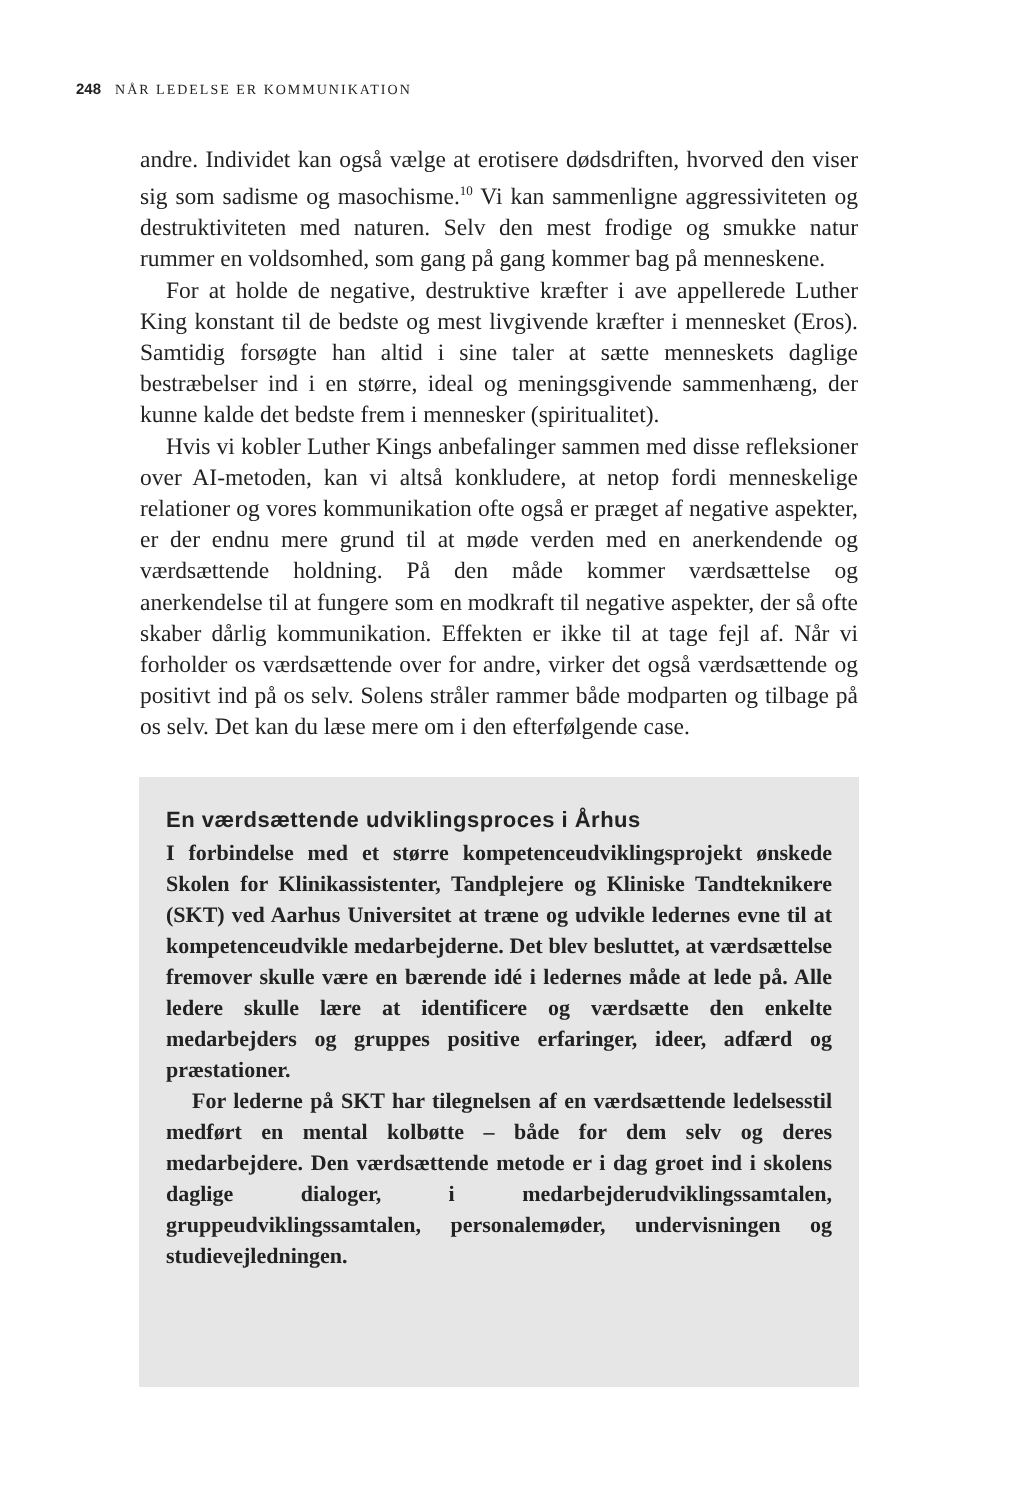248 NÅR LEDELSE ER KOMMUNIKATION
andre. Individet kan også vælge at erotisere dødsdriften, hvorved den viser sig som sadisme og masochisme.<sup>10</sup> Vi kan sammenligne aggressiviteten og destruktiviteten med naturen. Selv den mest frodige og smukke natur rummer en voldsomhed, som gang på gang kommer bag på menneskene.
For at holde de negative, destruktive kræfter i ave appellerede Luther King konstant til de bedste og mest livgivende kræfter i mennesket (Eros). Samtidig forsøgte han altid i sine taler at sætte menneskets daglige bestræbelser ind i en større, ideal og meningsgivende sammenhæng, der kunne kalde det bedste frem i mennesker (spiritualitet).
Hvis vi kobler Luther Kings anbefalinger sammen med disse refleksioner over AI-metoden, kan vi altså konkludere, at netop fordi menneskelige relationer og vores kommunikation ofte også er præget af negative aspekter, er der endnu mere grund til at møde verden med en anerkendende og værdsættende holdning. På den måde kommer værdsættelse og anerkendelse til at fungere som en modkraft til negative aspekter, der så ofte skaber dårlig kommunikation. Effekten er ikke til at tage fejl af. Når vi forholder os værdsættende over for andre, virker det også værdsættende og positivt ind på os selv. Solens stråler rammer både modparten og tilbage på os selv. Det kan du læse mere om i den efterfølgende case.
En værdsættende udviklingsproces i Århus
I forbindelse med et større kompetenceudviklingsprojekt ønskede Skolen for Klinikassistenter, Tandplejere og Kliniske Tandteknikere (SKT) ved Aarhus Universitet at træne og udvikle ledernes evne til at kompetenceudvikle medarbejderne. Det blev besluttet, at værdsættelse fremover skulle være en bærende idé i ledernes måde at lede på. Alle ledere skulle lære at identificere og værdsætte den enkelte medarbejders og gruppes positive erfaringer, ideer, adfærd og præstationer.
For lederne på SKT har tilegnelsen af en værdsættende ledelsesstil medført en mental kolbøtte – både for dem selv og deres medarbejdere. Den værdsættende metode er i dag groet ind i skolens daglige dialoger, i medarbejderudviklingssamtalen, gruppeudviklingssamtalen, personalemøder, undervisningen og studievejledningen.